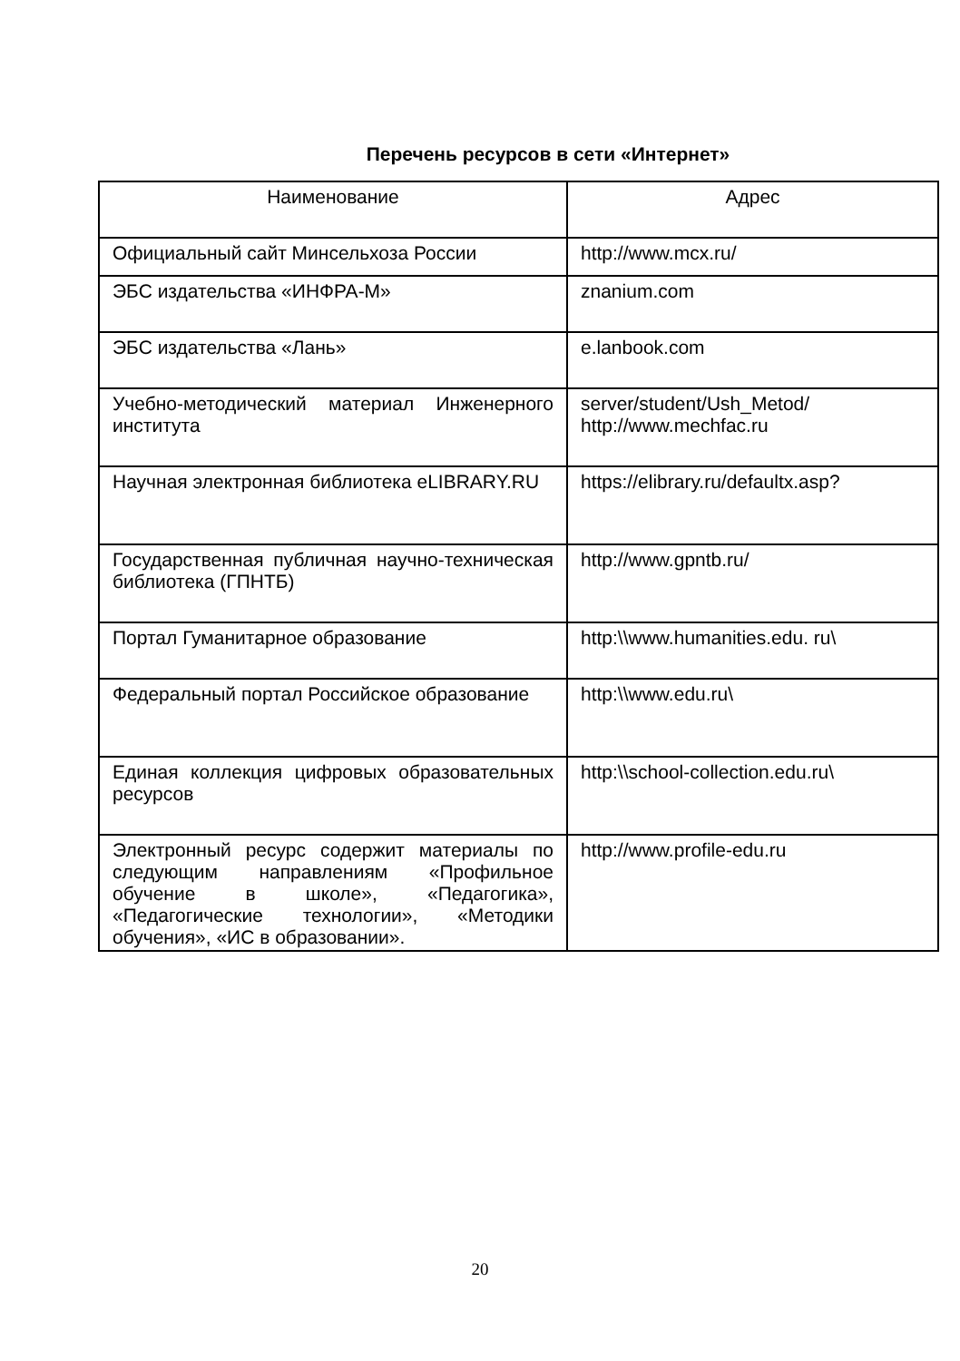Перечень ресурсов в сети «Интернет»
| Наименование | Адрес |
| --- | --- |
| Официальный сайт Минсельхоза России | http://www.mcx.ru/ |
| ЭБС издательства «ИНФРА-М» | znanium.com |
| ЭБС издательства «Лань» | e.lanbook.com |
| Учебно-методический материал Инженерного института | server/student/Ush_Metod/ http://www.mechfac.ru |
| Научная электронная библиотека eLIBRARY.RU | https://elibrary.ru/defaultx.asp? |
| Государственная публичная научно-техническая библиотека (ГПНТБ) | http://www.gpntb.ru/ |
| Портал Гуманитарное образование | http:\\www.humanities.edu. ru\ |
| Федеральный портал Российское образование | http:\\www.edu.ru\ |
| Единая коллекция цифровых образовательных ресурсов | http:\\school-collection.edu.ru\ |
| Электронный ресурс содержит материалы по следующим направлениям «Профильное обучение в школе», «Педагогика», «Педагогические технологии», «Методики обучения», «ИС в образовании». | http://www.profile-edu.ru |
20